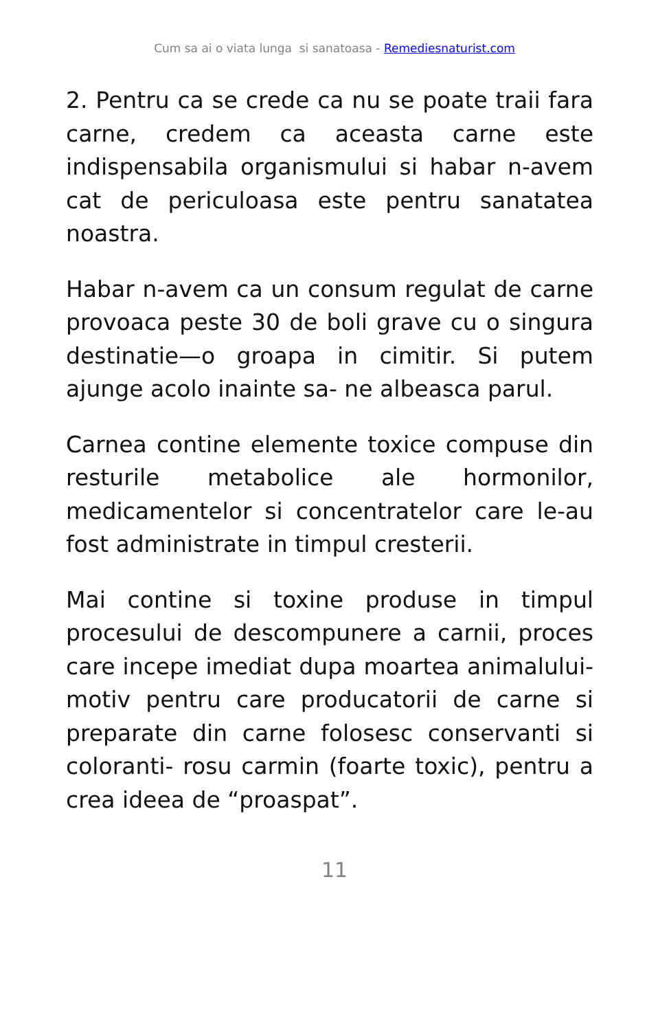Cum sa ai o viata lunga si sanatoasa - Remediesnaturist.com
2. Pentru ca se crede ca nu se poate traii fara carne, credem ca aceasta carne este indispensabila organismului si habar n-avem cat de periculoasa este pentru sanatatea noastra.
Habar n-avem ca un consum regulat de carne provoaca peste 30 de boli grave cu o singura destinatie—o groapa in cimitir. Si putem ajunge acolo inainte sa- ne albeasca parul.
Carnea contine elemente toxice compuse din resturile metabolice ale hormonilor, medicamentelor si concentratelor care le-au fost administrate in timpul cresterii.
Mai contine si toxine produse in timpul procesului de descompunere a carnii, proces care incepe imediat dupa moartea animalului- motiv pentru care producatorii de carne si preparate din carne folosesc conservanti si coloranti- rosu carmin (foarte toxic), pentru a crea ideea de “proaspat”.
11